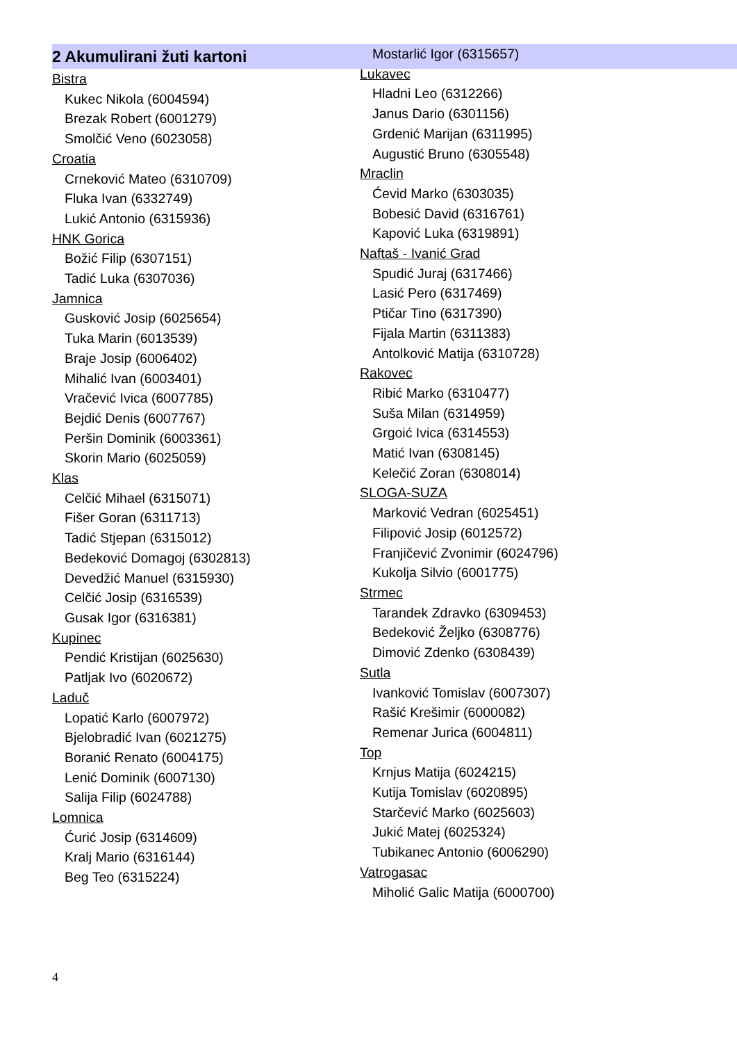2 Akumulirani žuti kartoni
Bistra
Kukec Nikola (6004594)
Brezak Robert (6001279)
Smolčić Veno (6023058)
Croatia
Crneković Mateo (6310709)
Fluka Ivan (6332749)
Lukić Antonio (6315936)
HNK Gorica
Božić Filip (6307151)
Tadić Luka (6307036)
Jamnica
Gusković Josip (6025654)
Tuka Marin (6013539)
Braje Josip (6006402)
Mihalić Ivan (6003401)
Vračević Ivica (6007785)
Bejdić Denis (6007767)
Peršin Dominik (6003361)
Skorin Mario (6025059)
Klas
Celčić Mihael (6315071)
Fišer Goran (6311713)
Tadić Stjepan (6315012)
Bedeković Domagoj (6302813)
Devedžić Manuel (6315930)
Celčić Josip (6316539)
Gusak Igor (6316381)
Kupinec
Pendić Kristijan (6025630)
Patljak Ivo (6020672)
Laduč
Lopatić Karlo (6007972)
Bjelobradić Ivan (6021275)
Boranić Renato (6004175)
Lenić Dominik (6007130)
Salija Filip (6024788)
Lomnica
Ćurić Josip (6314609)
Kralj Mario (6316144)
Beg Teo (6315224)
Mostarlić Igor (6315657)
Lukavec
Hladni Leo (6312266)
Janus Dario (6301156)
Grdenić Marijan (6311995)
Augustić Bruno (6305548)
Mraclin
Ćevid Marko (6303035)
Bobesić David (6316761)
Kapović Luka (6319891)
Naftaš - Ivanić Grad
Spudić Juraj (6317466)
Lasić Pero (6317469)
Ptičar Tino (6317390)
Fijala Martin (6311383)
Antolković Matija (6310728)
Rakovec
Ribić Marko (6310477)
Suša Milan (6314959)
Grgoić Ivica (6314553)
Matić Ivan (6308145)
Kelečić Zoran (6308014)
SLOGA-SUZA
Marković Vedran (6025451)
Filipović Josip (6012572)
Franjičević Zvonimir (6024796)
Kukolja Silvio (6001775)
Strmec
Tarandek Zdravko (6309453)
Bedeković Željko (6308776)
Dimović Zdenko (6308439)
Sutla
Ivanković Tomislav (6007307)
Rašić Krešimir (6000082)
Remenar Jurica (6004811)
Top
Krnjus Matija (6024215)
Kutija Tomislav (6020895)
Starčević Marko (6025603)
Jukić Matej (6025324)
Tubikanec Antonio (6006290)
Vatrogasac
Miholić Galic Matija (6000700)
4